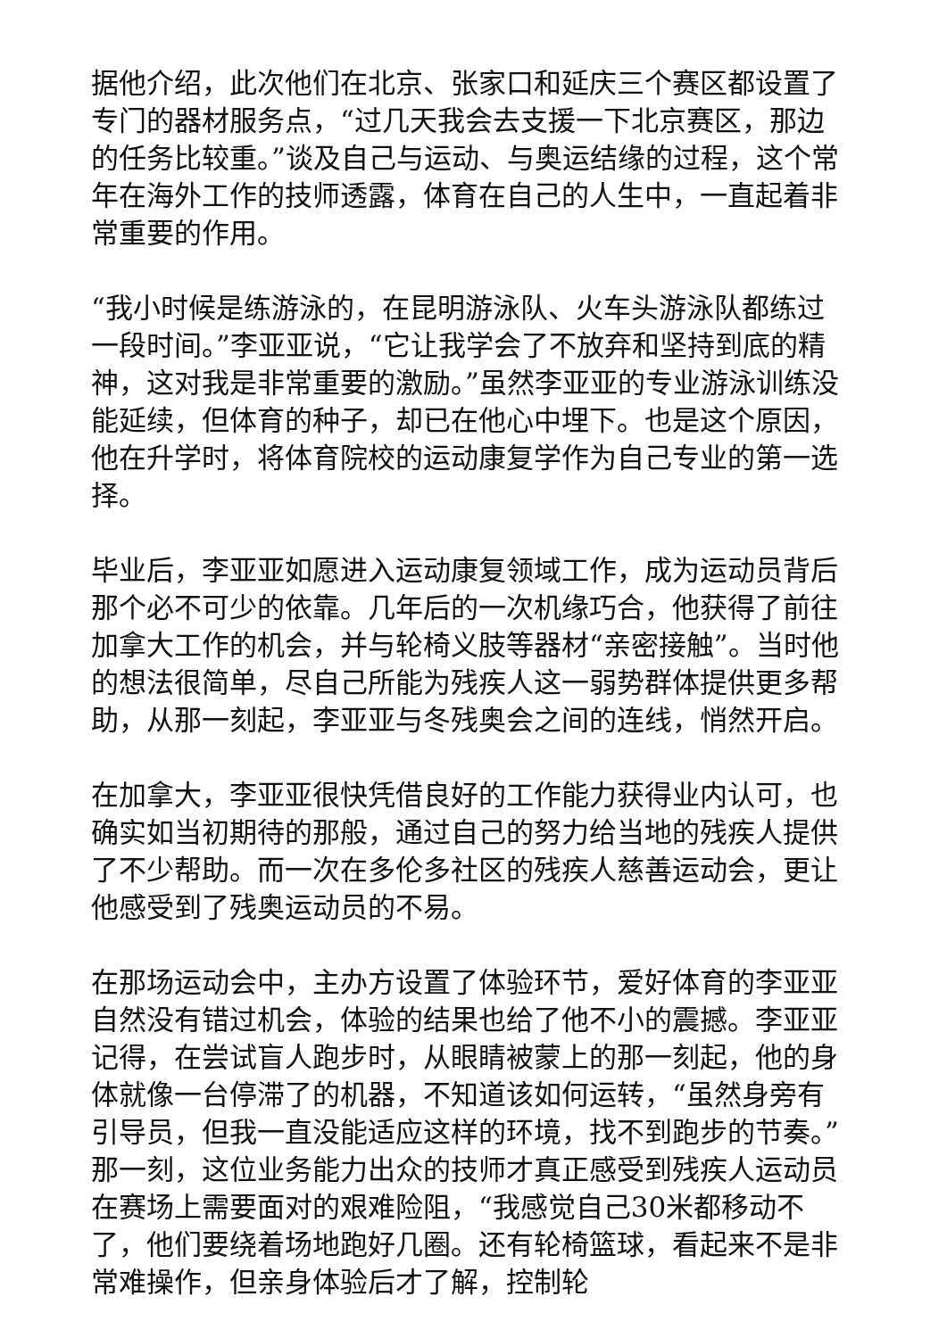据他介绍，此次他们在北京、张家口和延庆三个赛区都设置了专门的器材服务点，“过几天我会去支援一下北京赛区，那边的任务比较重。”谈及自己与运动、与奥运结缘的过程，这个常年在海外工作的技师透露，体育在自己的人生中，一直起着非常重要的作用。
“我小时候是练游泳的，在昆明游泳队、火车头游泳队都练过一段时间。”李亚亚说，“它让我学会了不放弃和坚持到底的精神，这对我是非常重要的激励。”虽然李亚亚的专业游泳训练没能延续，但体育的种子，却已在他心中埋下。也是这个原因，他在升学时，将体育院校的运动康复学作为自己专业的第一选择。
毕业后，李亚亚如愿进入运动康复领域工作，成为运动员背后那个必不可少的依靠。几年后的一次机缘巧合，他获得了前往加拿大工作的机会，并与轮椅义肢等器材“亲密接触”。当时他的想法很简单，尽自己所能为残疾人这一弱势群体提供更多帮助，从那一刻起，李亚亚与冬残奥会之间的连线，悄然开启。
在加拿大，李亚亚很快凭借良好的工作能力获得业内认可，也确实如当初期待的那般，通过自己的努力给当地的残疾人提供了不少帮助。而一次在多伦多社区的残疾人慈善运动会，更让他感受到了残奥运动员的不易。
在那场运动会中，主办方设置了体验环节，爱好体育的李亚亚自然没有错过机会，体验的结果也给了他不小的震撼。李亚亚记得，在尝试盲人跑步时，从眼睛被蒙上的那一刻起，他的身体就像一台停滞了的机器，不知道该如何运转，“虽然身旁有引导员，但我一直没能适应这样的环境，找不到跑步的节奏。”那一刻，这位业务能力出众的技师才真正感受到残疾人运动员在赛场上需要面对的艰难险阻，“我感觉自己30米都移动不了，他们要绕着场地跑好几圈。还有轮椅篮球，看起来不是非常难操作，但亲身体验后才了解，控制轮